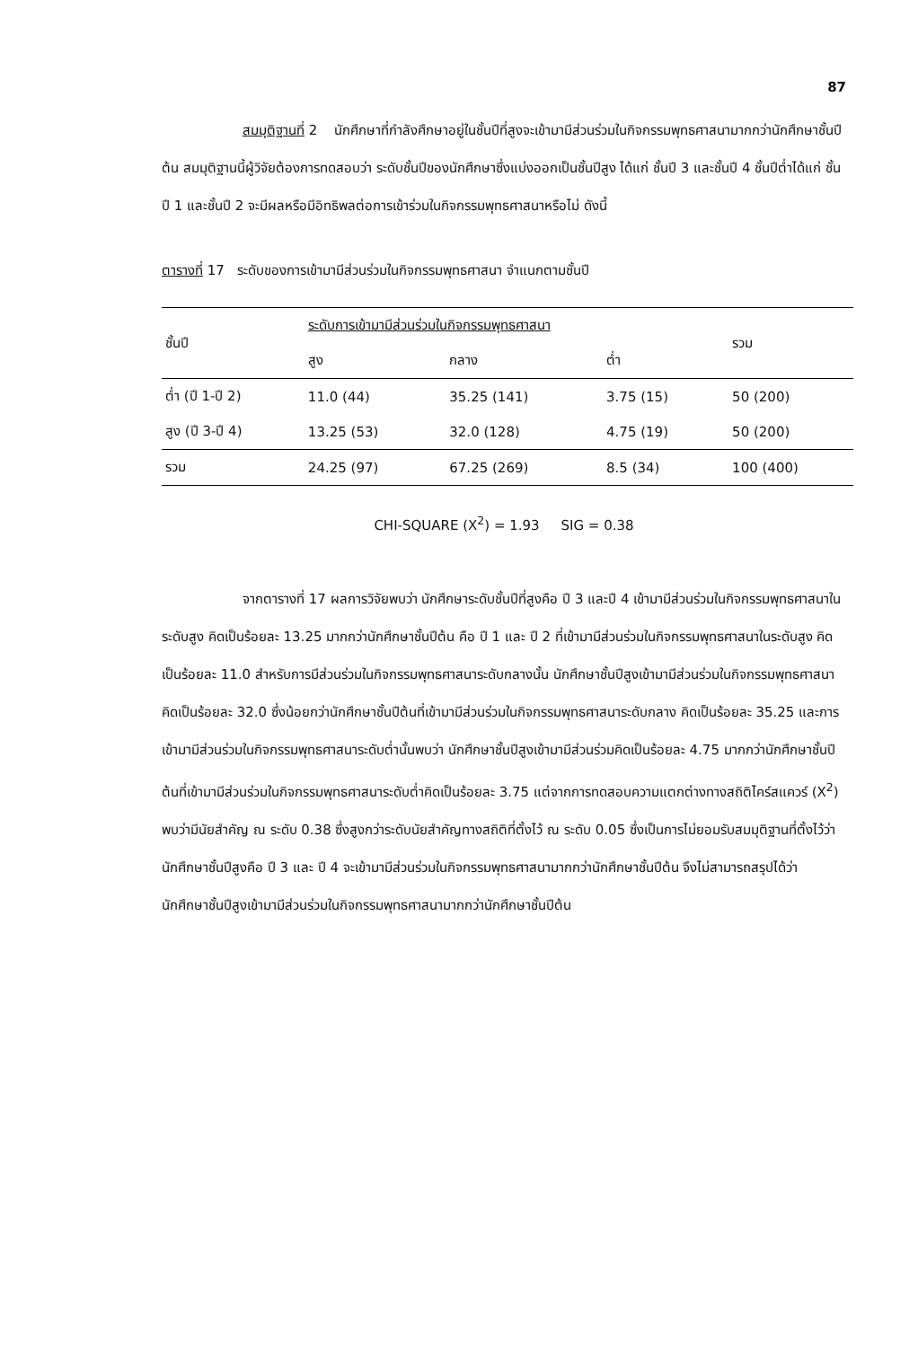87
สมมุติฐานที่ 2 นักศึกษาที่กำลังศึกษาอยู่ในชั้นปีที่สูงจะเข้ามามีส่วนร่วมในกิจกรรมพุทธศาสนามากกว่านักศึกษาชั้นปีต้น สมมุติฐานนี้ผู้วิจัยต้องการทดสอบว่า ระดับชั้นปีของนักศึกษาซึ่งแบ่งออกเป็นชั้นปีสูง ได้แก่ ชั้นปี 3 และชั้นปี 4 ชั้นปีต่ำได้แก่ ชั้นปี 1 และชั้นปี 2 จะมีผลหรือมีอิทธิพลต่อการเข้าร่วมในกิจกรรมพุทธศาสนาหรือไม่ ดังนี้
ตารางที่ 17 ระดับของการเข้ามามีส่วนร่วมในกิจกรรมพุทธศาสนา จำแนกตามชั้นปี
| ชั้นปี | ระดับการเข้ามามีส่วนร่วมในกิจกรรมพุทธศาสนา | | | รวม |
| --- | --- | --- | --- | --- |
| | สูง | กลาง | ต่ำ | |
| ต่ำ (ปี 1-ปี 2) | 11.0 (44) | 35.25 (141) | 3.75 (15) | 50 (200) |
| สูง (ปี 3-ปี 4) | 13.25 (53) | 32.0 (128) | 4.75 (19) | 50 (200) |
| รวม | 24.25 (97) | 67.25 (269) | 8.5 (34) | 100 (400) |
CHI-SQUARE (X<sup>2</sup>) = 1.93 SIG = 0.38
จากตารางที่ 17 ผลการวิจัยพบว่า นักศึกษาระดับชั้นปีที่สูงคือ ปี 3 และปี 4 เข้ามามีส่วนร่วมในกิจกรรมพุทธศาสนาในระดับสูง คิดเป็นร้อยละ 13.25 มากกว่านักศึกษาชั้นปีต้น คือ ปี 1 และ ปี 2 ที่เข้ามามีส่วนร่วมในกิจกรรมพุทธศาสนาในระดับสูง คิดเป็นร้อยละ 11.0 สำหรับการมีส่วนร่วมในกิจกรรมพุทธศาสนาระดับกลางนั้น นักศึกษาชั้นปีสูงเข้ามามีส่วนร่วมในกิจกรรมพุทธศาสนา คิดเป็นร้อยละ 32.0 ซึ่งน้อยกว่านักศึกษาชั้นปีต้นที่เข้ามามีส่วนร่วมในกิจกรรมพุทธศาสนาระดับกลาง คิดเป็นร้อยละ 35.25 และการเข้ามามีส่วนร่วมในกิจกรรมพุทธศาสนาระดับต่ำนั้นพบว่า นักศึกษาชั้นปีสูงเข้ามามีส่วนร่วมคิดเป็นร้อยละ 4.75 มากกว่านักศึกษาชั้นปีต้นที่เข้ามามีส่วนร่วมในกิจกรรมพุทธศาสนาระดับต่ำคิดเป็นร้อยละ 3.75 แต่จากการทดสอบความแตกต่างทางสถิติไคร์สแควร์ (X<sup>2</sup>) พบว่ามีนัยสำคัญ ณ ระดับ 0.38 ซึ่งสูงกว่าระดับนัยสำคัญทางสถิติที่ตั้งไว้ ณ ระดับ 0.05 ซึ่งเป็นการไม่ยอมรับสมมุติฐานที่ตั้งไว้ว่า นักศึกษาชั้นปีสูงคือ ปี 3 และ ปี 4 จะเข้ามามีส่วนร่วมในกิจกรรมพุทธศาสนามากกว่านักศึกษาชั้นปีต้น จึงไม่สามารถสรุปได้ว่า นักศึกษาชั้นปีสูงเข้ามามีส่วนร่วมในกิจกรรมพุทธศาสนามากกว่านักศึกษาชั้นปีต้น